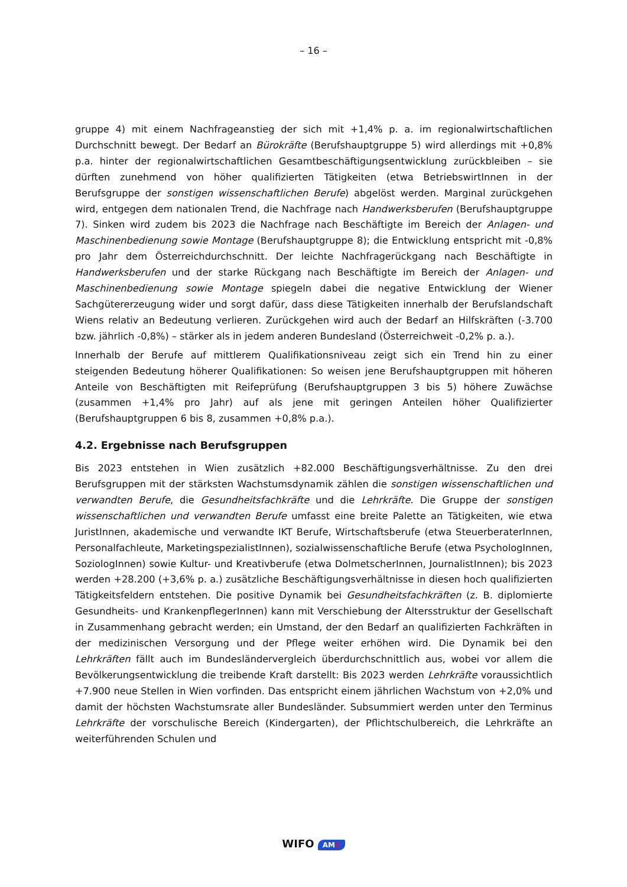– 16 –
gruppe 4) mit einem Nachfrageanstieg der sich mit +1,4% p. a. im regionalwirtschaftlichen Durchschnitt bewegt. Der Bedarf an Bürokräfte (Berufshauptgruppe 5) wird allerdings mit +0,8% p.a. hinter der regionalwirtschaftlichen Gesamtbeschäftigungsentwicklung zurückbleiben – sie dürften zunehmend von höher qualifizierten Tätigkeiten (etwa BetriebswirtInnen in der Berufsgruppe der sonstigen wissenschaftlichen Berufe) abgelöst werden. Marginal zurückgehen wird, entgegen dem nationalen Trend, die Nachfrage nach Handwerksberufen (Berufshauptgruppe 7). Sinken wird zudem bis 2023 die Nachfrage nach Beschäftigte im Bereich der Anlagen- und Maschinenbedienung sowie Montage (Berufshauptgruppe 8); die Entwicklung entspricht mit -0,8% pro Jahr dem Österreichdurchschnitt. Der leichte Nachfragerückgang nach Beschäftigte in Handwerksberufen und der starke Rückgang nach Beschäftigte im Bereich der Anlagen- und Maschinenbedienung sowie Montage spiegeln dabei die negative Entwicklung der Wiener Sachgütererzeugung wider und sorgt dafür, dass diese Tätigkeiten innerhalb der Berufslandschaft Wiens relativ an Bedeutung verlieren. Zurückgehen wird auch der Bedarf an Hilfskräften (-3.700 bzw. jährlich -0,8%) – stärker als in jedem anderen Bundesland (Österreichweit -0,2% p. a.).
Innerhalb der Berufe auf mittlerem Qualifikationsniveau zeigt sich ein Trend hin zu einer steigenden Bedeutung höherer Qualifikationen: So weisen jene Berufshauptgruppen mit höheren Anteile von Beschäftigten mit Reifeprüfung (Berufshauptgruppen 3 bis 5) höhere Zuwächse (zusammen +1,4% pro Jahr) auf als jene mit geringen Anteilen höher Qualifizierter (Berufshauptgruppen 6 bis 8, zusammen +0,8% p.a.).
4.2. Ergebnisse nach Berufsgruppen
Bis 2023 entstehen in Wien zusätzlich +82.000 Beschäftigungsverhältnisse. Zu den drei Berufsgruppen mit der stärksten Wachstumsdynamik zählen die sonstigen wissenschaftlichen und verwandten Berufe, die Gesundheitsfachkräfte und die Lehrkräfte. Die Gruppe der sonstigen wissenschaftlichen und verwandten Berufe umfasst eine breite Palette an Tätigkeiten, wie etwa JuristInnen, akademische und verwandte IKT Berufe, Wirtschaftsberufe (etwa SteuerberaterInnen, Personalfachleute, MarketingspezialistInnen), sozialwissenschaftliche Berufe (etwa PsychologInnen, SoziologInnen) sowie Kultur- und Kreativberufe (etwa DolmetscherInnen, JournalistInnen); bis 2023 werden +28.200 (+3,6% p. a.) zusätzliche Beschäftigungsverhältnisse in diesen hoch qualifizierten Tätigkeitsfeldern entstehen. Die positive Dynamik bei Gesundheitsfachkräften (z. B. diplomierte Gesundheits- und KrankenpflegerInnen) kann mit Verschiebung der Altersstruktur der Gesellschaft in Zusammenhang gebracht werden; ein Umstand, der den Bedarf an qualifizierten Fachkräften in der medizinischen Versorgung und der Pflege weiter erhöhen wird. Die Dynamik bei den Lehrkräften fällt auch im Bundesländervergleich überdurchschnittlich aus, wobei vor allem die Bevölkerungsentwicklung die treibende Kraft darstellt: Bis 2023 werden Lehrkräfte voraussichtlich +7.900 neue Stellen in Wien vorfinden. Das entspricht einem jährlichen Wachstum von +2,0% und damit der höchsten Wachstumsrate aller Bundesländer. Subsummiert werden unter den Terminus Lehrkräfte der vorschulische Bereich (Kindergarten), der Pflichtschulbereich, die Lehrkräfte an weiterführenden Schulen und
WIFO AMS